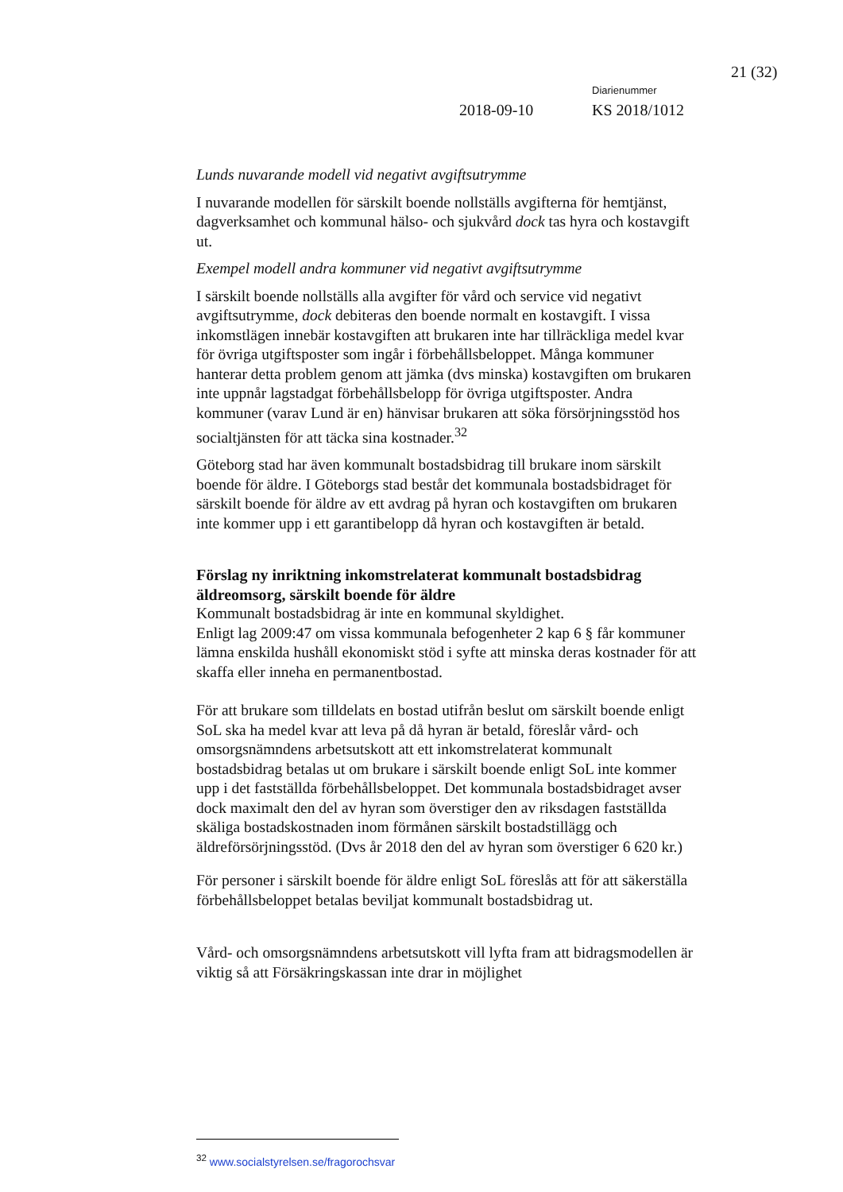21 (32)
Diarienummer
2018-09-10 KS 2018/1012
Lunds nuvarande modell vid negativt avgiftsutrymme
I nuvarande modellen för särskilt boende nollställs avgifterna för hemtjänst, dagverksamhet och kommunal hälso- och sjukvård dock tas hyra och kostavgift ut.
Exempel modell andra kommuner vid negativt avgiftsutrymme
I särskilt boende nollställs alla avgifter för vård och service vid negativt avgiftsutrymme, dock debiteras den boende normalt en kostavgift. I vissa inkomstlägen innebär kostavgiften att brukaren inte har tillräckliga medel kvar för övriga utgiftsposter som ingår i förbehållsbeloppet. Många kommuner hanterar detta problem genom att jämka (dvs minska) kostavgiften om brukaren inte uppnår lagstadgat förbehållsbelopp för övriga utgiftsposter. Andra kommuner (varav Lund är en) hänvisar brukaren att söka försörjningsstöd hos socialtjänsten för att täcka sina kostnader.<sup>32</sup>
Göteborg stad har även kommunalt bostadsbidrag till brukare inom särskilt boende för äldre. I Göteborgs stad består det kommunala bostadsbidraget för särskilt boende för äldre av ett avdrag på hyran och kostavgiften om brukaren inte kommer upp i ett garantibelopp då hyran och kostavgiften är betald.
Förslag ny inriktning inkomstrelaterat kommunalt bostadsbidrag äldreomsorg, särskilt boende för äldre
Kommunalt bostadsbidrag är inte en kommunal skyldighet.
Enligt lag 2009:47 om vissa kommunala befogenheter 2 kap 6 § får kommuner lämna enskilda hushåll ekonomiskt stöd i syfte att minska deras kostnader för att skaffa eller inneha en permanentbostad.
För att brukare som tilldelats en bostad utifrån beslut om särskilt boende enligt SoL ska ha medel kvar att leva på då hyran är betald, föreslår vård- och omsorgsnämndens arbetsutskott att ett inkomstrelaterat kommunalt bostadsbidrag betalas ut om brukare i särskilt boende enligt SoL inte kommer upp i det fastställda förbehållsbeloppet. Det kommunala bostadsbidraget avser dock maximalt den del av hyran som överstiger den av riksdagen fastställda skäliga bostadskostnaden inom förmånen särskilt bostadstillägg och äldreförsörjningsstöd. (Dvs år 2018 den del av hyran som överstiger 6 620 kr.)
För personer i särskilt boende för äldre enligt SoL föreslås att för att säkerställa förbehållsbeloppet betalas beviljat kommunalt bostadsbidrag ut.
Vård- och omsorgsnämndens arbetsutskott vill lyfta fram att bidragsmodellen är viktig så att Försäkringskassan inte drar in möjlighet
<sup>32</sup> www.socialstyrelsen.se/fragorochsvar